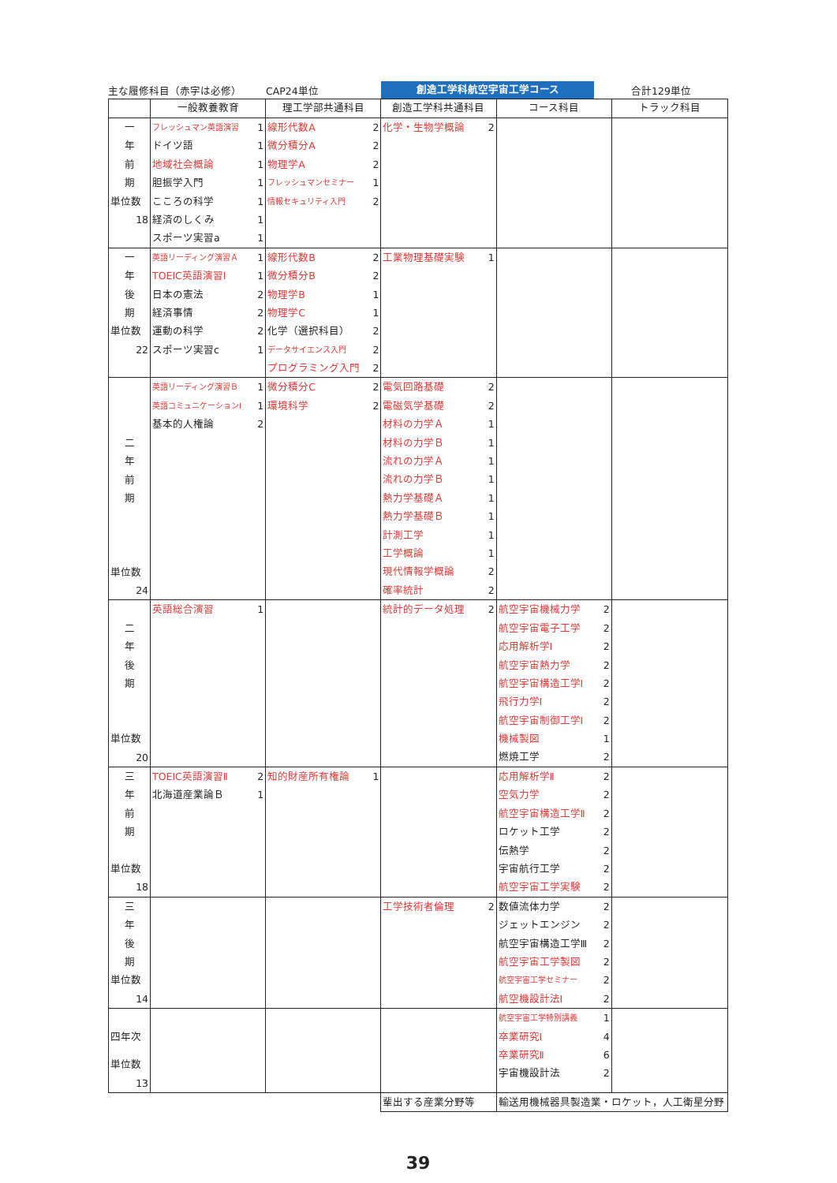主な履修科目（赤字は必修） CAP24単位
創造工学科航空宇宙工学コース
合計129単位
| | 一般教養教育 | 理工学部共通科目 | 創造工学科共通科目 | コース科目 | トラック科目 |
| --- | --- | --- | --- | --- | --- |
| 一 年 前 期 単位数 18 | フレッシュマン英語演習 1 ドイツ語 1 地域社会概論 1 胆振学入門 1 こころの科学 1 経済のしくみ 1 スポーツ実習a 1 | 線形代数A 2 微分積分A 2 物理学A 2 フレッシュマンセミナー 1 情報セキュリティ入門 2 | 化学・生物学概論 2 | | |
| 一 年 後 期 単位数 22 | 英語リーディング演習Ａ 1 TOEIC英語演習Ⅰ 1 日本の憲法 2 経済事情 2 運動の科学 2 スポーツ実習c 1 | 線形代数B 2 微分積分B 2 物理学B 1 物理学C 1 化学（選択科目） 2 データサイエンス入門 2 プログラミング入門 2 | 工業物理基礎実験 1 | | |
| 二 年 前 期 単位数 24 | 英語リーディング演習Ｂ 1 英語コミュニケーションⅠ 1 基本的人権論 2 | 微分積分C 2 環境科学 2 | 電気回路基礎 2 電磁気学基礎 2 材料の力学Ａ 1 材料の力学Ｂ 1 流れの力学Ａ 1 流れの力学Ｂ 1 熱力学基礎Ａ 1 熱力学基礎Ｂ 1 計測工学 1 工学概論 1 現代情報学概論 2 確率統計 2 | | |
| 二 年 後 期 単位数 20 | 英語総合演習 1 | | 統計的データ処理 2 | 航空宇宙機械力学 2 航空宇宙電子工学 2 応用解析学Ⅰ 2 航空宇宙熱力学 2 航空宇宙構造工学Ⅰ 2 飛行力学Ⅰ 2 航空宇宙制御工学Ⅰ 2 機械製図 1 燃焼工学 2 | |
| 三 年 前 期 単位数 18 | TOEIC英語演習Ⅱ 2 北海道産業論Ｂ 1 | 知的財産所有権論 1 | | 応用解析学Ⅱ 2 空気力学 2 航空宇宙構造工学Ⅱ 2 ロケット工学 2 伝熱学 2 宇宙航行工学 2 航空宇宙工学実験 2 | |
| 三 年 後 期 単位数 14 | | | 工学技術者倫理 2 | 数値流体力学 2 ジェットエンジン 2 航空宇宙構造工学Ⅲ 2 航空宇宙工学製図 2 航空宇宙工学セミナー 2 航空機設計法Ⅰ 2 | |
| 四年次 単位数 13 | | | | 航空宇宙工学特別講義 1 卒業研究Ⅰ 4 卒業研究Ⅱ 6 宇宙機設計法 2 | |
| | | | 輩出する産業分野等 | 輸送用機械器具製造業・ロケット，人工衛星分野 | |
39